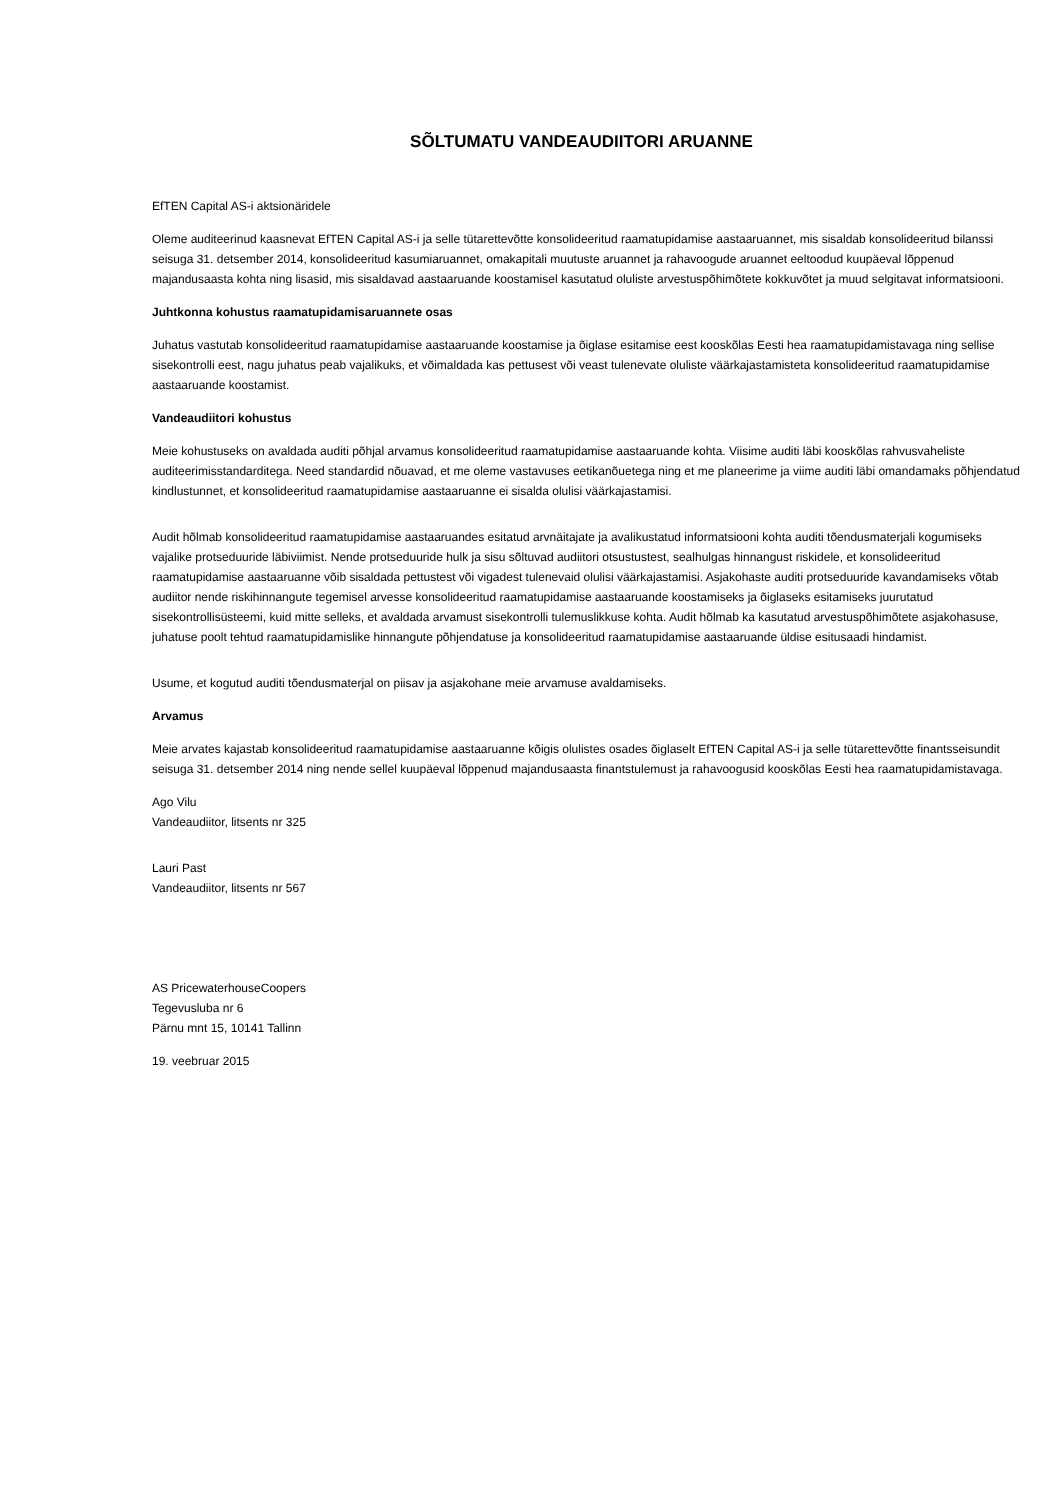SÕLTUMATU VANDEAUDIITORI ARUANNE
EfTEN Capital AS-i aktsionäridele
Oleme auditeerinud kaasnevat EfTEN Capital AS-i ja selle tütarettevõtte konsolideeritud raamatupidamise aastaaruannet, mis sisaldab konsolideeritud bilanssi seisuga 31. detsember 2014, konsolideeritud kasumiaruannet, omakapitali muutuste aruannet ja rahavoogude aruannet eeltoodud kuupäeval lõppenud majandusaasta kohta ning lisasid, mis sisaldavad aastaaruande koostamisel kasutatud oluliste arvestuspõhimõtete kokkuvõtet ja muud selgitavat informatsiooni.
Juhtkonna kohustus raamatupidamisaruannete osas
Juhatus vastutab konsolideeritud raamatupidamise aastaaruande koostamise ja õiglase esitamise eest kooskõlas Eesti hea raamatupidamistavaga ning sellise sisekontrolli eest, nagu juhatus peab vajalikuks, et võimaldada kas pettusest või veast tulenevate oluliste väärkajastamisteta konsolideeritud raamatupidamise aastaaruande koostamist.
Vandeaudiitori kohustus
Meie kohustuseks on avaldada auditi põhjal arvamus konsolideeritud raamatupidamise aastaaruande kohta. Viisime auditi läbi kooskõlas rahvusvaheliste auditeerimisstandarditega. Need standardid nõuavad, et me oleme vastavuses eetikanõuetega ning et me planeerime ja viime auditi läbi omandamaks põhjendatud kindlustunnet, et konsolideeritud raamatupidamise aastaaruanne ei sisalda olulisi väärkajastamisi.
Audit hõlmab konsolideeritud raamatupidamise aastaaruandes esitatud arvnäitajate ja avalikustatud informatsiooni kohta auditi tõendusmaterjali kogumiseks vajalike protseduuride läbiviimist. Nende protseduuride hulk ja sisu sõltuvad audiitori otsustustest, sealhulgas hinnangust riskidele, et konsolideeritud raamatupidamise aastaaruanne võib sisaldada pettustest või vigadest tulenevaid olulisi väärkajastamisi. Asjakohaste auditi protseduuride kavandamiseks võtab audiitor nende riskihinnangute tegemisel arvesse konsolideeritud raamatupidamise aastaaruande koostamiseks ja õiglaseks esitamiseks juurutatud sisekontrollisüsteemi, kuid mitte selleks, et avaldada arvamust sisekontrolli tulemuslikkuse kohta. Audit hõlmab ka kasutatud arvestuspõhimõtete asjakohasuse, juhatuse poolt tehtud raamatupidamislike hinnangute põhjendatuse ja konsolideeritud raamatupidamise aastaaruande üldise esitusaadi hindamist.
Usume, et kogutud auditi tõendusmaterjal on piisav ja asjakohane meie arvamuse avaldamiseks.
Arvamus
Meie arvates kajastab konsolideeritud raamatupidamise aastaaruanne kõigis olulistes osades õiglaselt EfTEN Capital AS-i ja selle tütarettevõtte finantsseisundit seisuga 31. detsember 2014 ning nende sellel kuupäeval lõppenud majandusaasta finantstulemust ja rahavoogusid kooskõlas Eesti hea raamatupidamistavaga.
Ago Vilu
Vandeaudiitor, litsents nr 325
Lauri Past
Vandeaudiitor, litsents nr 567
AS PricewaterhouseCoopers
Tegevusluba nr 6
Pärnu mnt 15, 10141 Tallinn
19. veebruar 2015